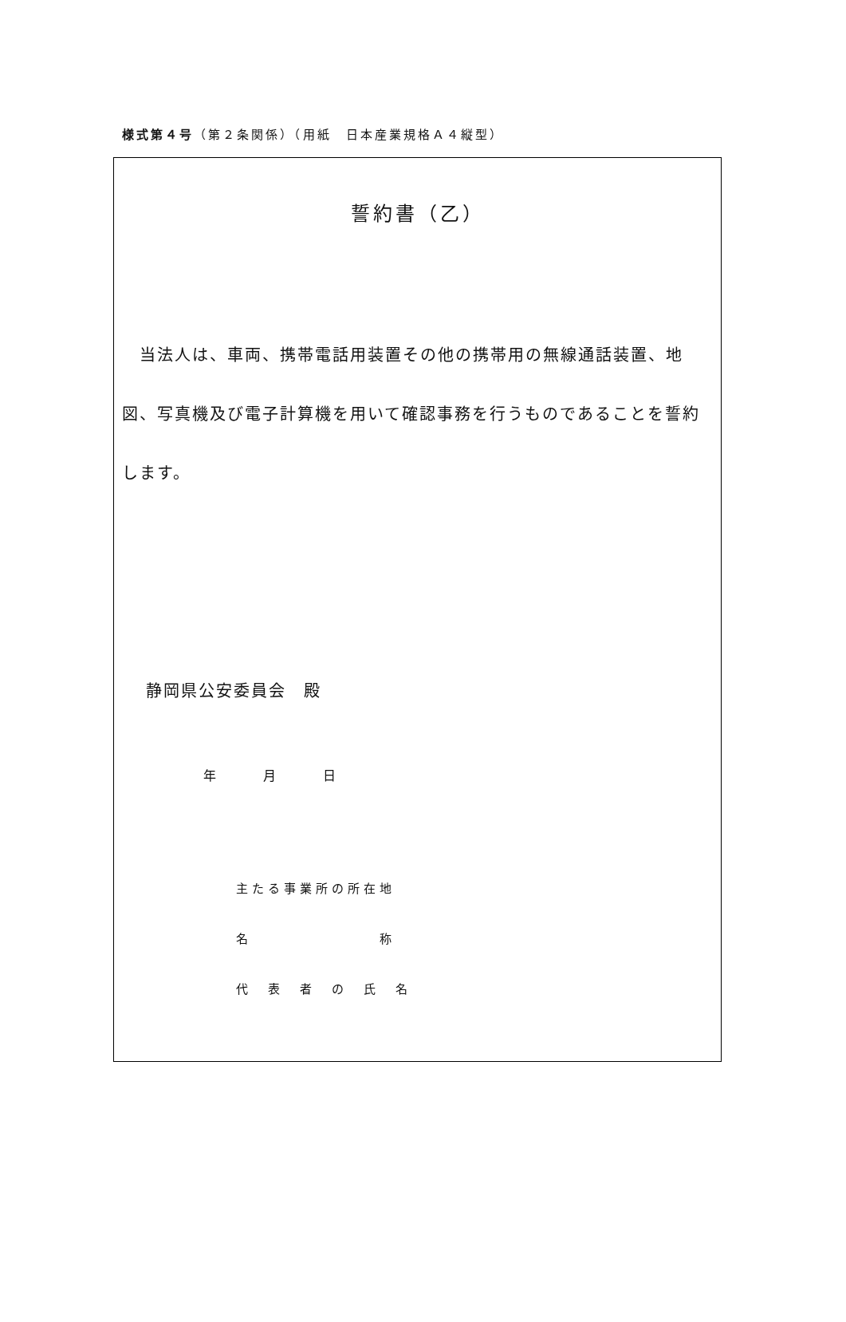様式第４号（第２条関係）（用紙　日本産業規格Ａ４縦型）
誓約書（乙）
　当法人は、車両、携帯電話用装置その他の携帯用の無線通話装置、地図、写真機及び電子計算機を用いて確認事務を行うものであることを誓約します。
静岡県公安委員会　殿
年 月 日
主たる事業所の所在地
名　　　　　　　　称
代　表　者　の　氏　名